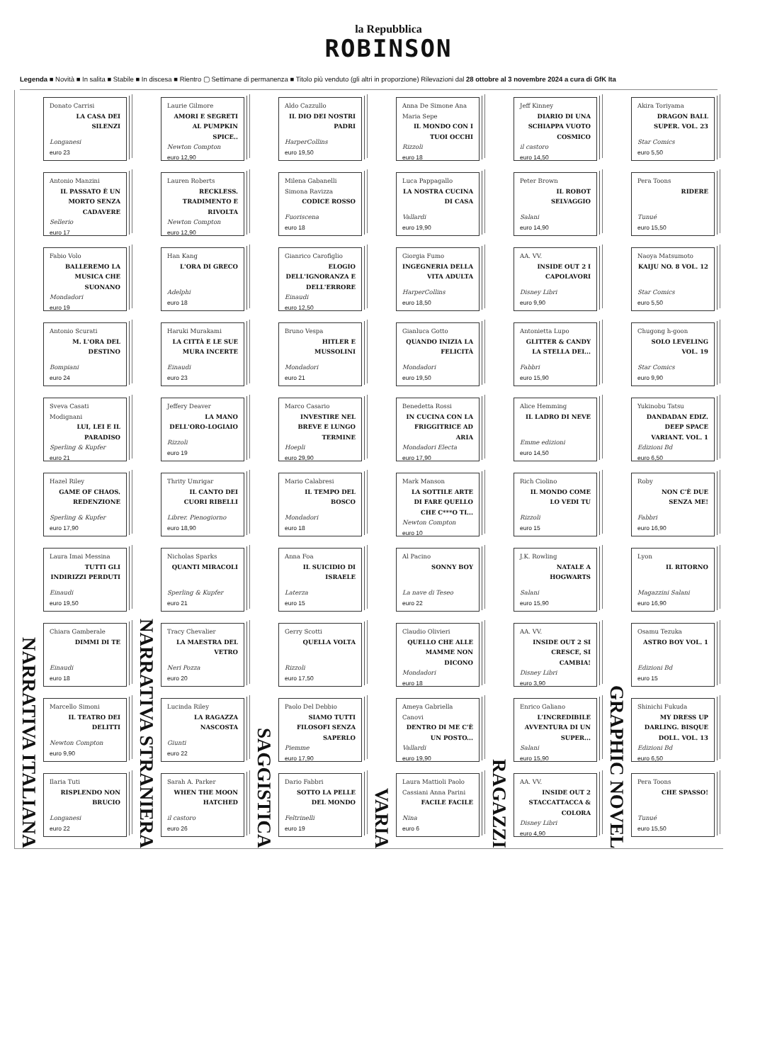la Repubblica
ROBINSON
Legenda ■ Novità ■ In salita ■ Stabile ■ In discesa ■ Rientro ▢ Settimane di permanenza ■ Titolo più venduto (gli altri in proporzione) Rilevazioni dal 28 ottobre al 3 novembre 2024 a cura di GfK Ita
NARRATIVA ITALIANA
Donato Carrisi
LA CASA DEI SILENZI
Longanesi
euro 23
Antonio Manzini
IL PASSATO È UN MORTO SENZA CADAVERE
Sellerio
euro 17
Fabio Volo
BALLEREMO LA MUSICA CHE SUONANO
Mondadori
euro 19
Antonio Scurati
M. L'ORA DEL DESTINO
Bompiani
euro 24
Sveva Casati Modignani
LUI, LEI E IL PARADISO
Sperling & Kupfer
euro 21
Hazel Riley
GAME OF CHAOS. REDENZIONE
Sperling & Kupfer
euro 17,90
Laura Imai Messina
TUTTI GLI INDIRIZZI PERDUTI
Einaudi
euro 19,50
Chiara Gamberale
DIMMI DI TE
Einaudi
euro 18
Marcello Simoni
IL TEATRO DEI DELITTI
Newton Compton
euro 9,90
Ilaria Tuti
RISPLENDO NON BRUCIO
Longanesi
euro 22
NARRATIVA STRANIERA
Laurie Gilmore
AMORI E SEGRETI AL PUMPKIN SPICE..
Newton Compton
euro 12,90
Lauren Roberts
RECKLESS. TRADIMENTO E RIVOLTA
Newton Compton
euro 12,90
Han Kang
L'ORA DI GRECO
Adelphi
euro 18
Haruki Murakami
LA CITTÀ E LE SUE MURA INCERTE
Einaudi
euro 23
Jeffery Deaver
LA MANO DELL'ORO-LOGIAIO
Rizzoli
euro 19
Thrity Umrigar
IL CANTO DEI CUORI RIBELLI
Librer. Pienogiorno
euro 18,90
Nicholas Sparks
QUANTI MIRACOLI
Sperling & Kupfer
euro 21
Tracy Chevalier
LA MAESTRA DEL VETRO
Neri Pozza
euro 20
Lucinda Riley
LA RAGAZZA NASCOSTA
Giunti
euro 22
Sarah A. Parker
WHEN THE MOON HATCHED
il castoro
euro 26
SAGGISTICA
Aldo Cazzullo
IL DIO DEI NOSTRI PADRI
HarperCollins
euro 19,50
Milena Gabanelli Simona Ravizza
CODICE ROSSO
Fuoriscena
euro 18
Gianrico Carofiglio
ELOGIO DELL'IGNORANZA E DELL'ERRORE
Einaudi
euro 12,50
Bruno Vespa
HITLER E MUSSOLINI
Mondadori
euro 21
Marco Casario
INVESTIRE NEL BREVE E LUNGO TERMINE
Hoepli
euro 29,90
Mario Calabresi
IL TEMPO DEL BOSCO
Mondadori
euro 18
Anna Foa
IL SUICIDIO DI ISRAELE
Laterza
euro 15
Gerry Scotti
QUELLA VOLTA
Rizzoli
euro 17,50
Paolo Del Debbio
SIAMO TUTTI FILOSOFI SENZA SAPERLO
Piemme
euro 17,90
Dario Fabbri
SOTTO LA PELLE DEL MONDO
Feltrinelli
euro 19
VARIA
Anna De Simone Ana Maria Sepe
IL MONDO CON I TUOI OCCHI
Rizzoli
euro 18
Luca Pappagallo
LA NOSTRA CUCINA DI CASA
Vallardi
euro 19,90
Giorgia Fumo
INGEGNERIA DELLA VITA ADULTA
HarperCollins
euro 18,50
Gianluca Gotto
QUANDO INIZIA LA FELICITÀ
Mondadori
euro 19,50
Benedetta Rossi
IN CUCINA CON LA FRIGGITRICE AD ARIA
Mondadori Electa
euro 17,90
Mark Manson
LA SOTTILE ARTE DI FARE QUELLO CHE C***O TI...
Newton Compton
euro 10
Al Pacino
SONNY BOY
La nave di Teseo
euro 22
Claudio Olivieri
QUELLO CHE ALLE MAMME NON DICONO
Mondadori
euro 18
Ameya Gabriella Canovi
DENTRO DI ME C'È UN POSTO...
Vallardi
euro 19,90
Laura Mattioli Paolo Cassiani Anna Parini
FACILE FACILE
Nina
euro 6
RAGAZZI
Jeff Kinney
DIARIO DI UNA SCHIAPPA VUOTO COSMICO
il castoro
euro 14,50
Peter Brown
IL ROBOT SELVAGGIO
Salani
euro 14,90
AA. VV.
INSIDE OUT 2 I CAPOLAVORI
Disney Libri
euro 9,90
Antonietta Lupo
GLITTER & CANDY LA STELLA DEI...
Fabbri
euro 15,90
Alice Hemming
IL LADRO DI NEVE
Emme edizioni
euro 14,50
Rich Ciolino
IL MONDO COME LO VEDI TU
Rizzoli
euro 15
J.K. Rowling
NATALE A HOGWARTS
Salani
euro 15,90
AA. VV.
INSIDE OUT 2 SI CRESCE, SI CAMBIA!
Disney Libri
euro 3,90
Enrico Galiano
L'INCREDIBILE AVVENTURA DI UN SUPER...
Salani
euro 15,90
AA. VV.
INSIDE OUT 2 STACCATTACCA & COLORA
Disney Libri
euro 4,90
GRAPHIC NOVEL
Akira Toriyama
DRAGON BALL SUPER. VOL. 23
Star Comics
euro 5,50
Pera Toons
RIDERE
Tunué
euro 15,50
Naoya Matsumoto
KAIJU NO. 8 VOL. 12
Star Comics
euro 5,50
Chugong h-goon
SOLO LEVELING VOL. 19
Star Comics
euro 9,90
Yukinobu Tatsu
DANDADAN EDIZ. DEEP SPACE VARIANT. VOL. 1
Edizioni Bd
euro 6,50
Roby
NON C'È DUE SENZA ME!
Fabbri
euro 16,90
Lyon
IL RITORNO
Magazzini Salani
euro 16,90
Osamu Tezuka
ASTRO BOY VOL. 1
Edizioni Bd
euro 15
Shinichi Fukuda
MY DRESS UP DARLING. BISQUE DOLL. VOL. 13
Edizioni Bd
euro 6,50
Pera Toons
CHE SPASSO!
Tunué
euro 15,50